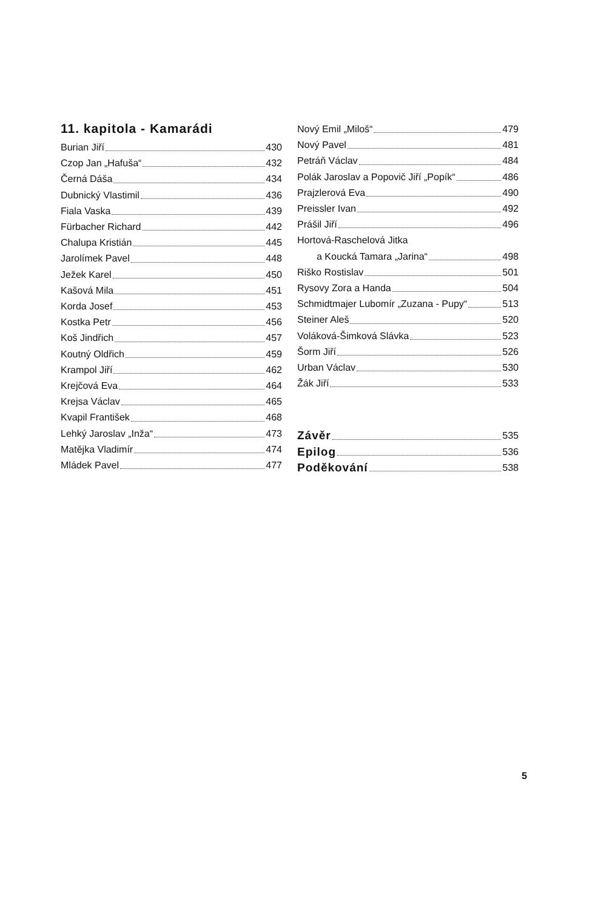11. kapitola - Kamarádi
Burian Jiří 430
Czop Jan „Hafuša“ 432
Černá Dáša 434
Dubnický Vlastimil 436
Fiala Vaska 439
Fürbacher Richard 442
Chalupa Kristián 445
Jarolímek Pavel 448
Ježek Karel 450
Kašová Mila 451
Korda Josef 453
Kostka Petr 456
Koš Jindřich 457
Koutný Oldřich 459
Krampol Jiří 462
Krejčová Eva 464
Krejsa Václav 465
Kvapil František 468
Lehký Jaroslav „Inža“ 473
Matějka Vladimír 474
Mládek Pavel 477
Nový Emil „Miloš“ 479
Nový Pavel 481
Petráň Václav 484
Polák Jaroslav a Popovič Jiří „Popík“ 486
Prajzlerová Eva 490
Preissler Ivan 492
Prášil Jiří 496
Hortová-Raschelová Jitka
a Koucká Tamara „Jarina“ 498
Riško Rostislav 501
Rysovy Zora a Handa 504
Schmidtmajer Lubomír „Zuzana - Pupy“ 513
Steiner Aleš 520
Voláková-Šimková Slávka 523
Šorm Jiří 526
Urban Václav 530
Žák Jiří 533
Závěr 535
Epilog 536
Poděkování 538
5